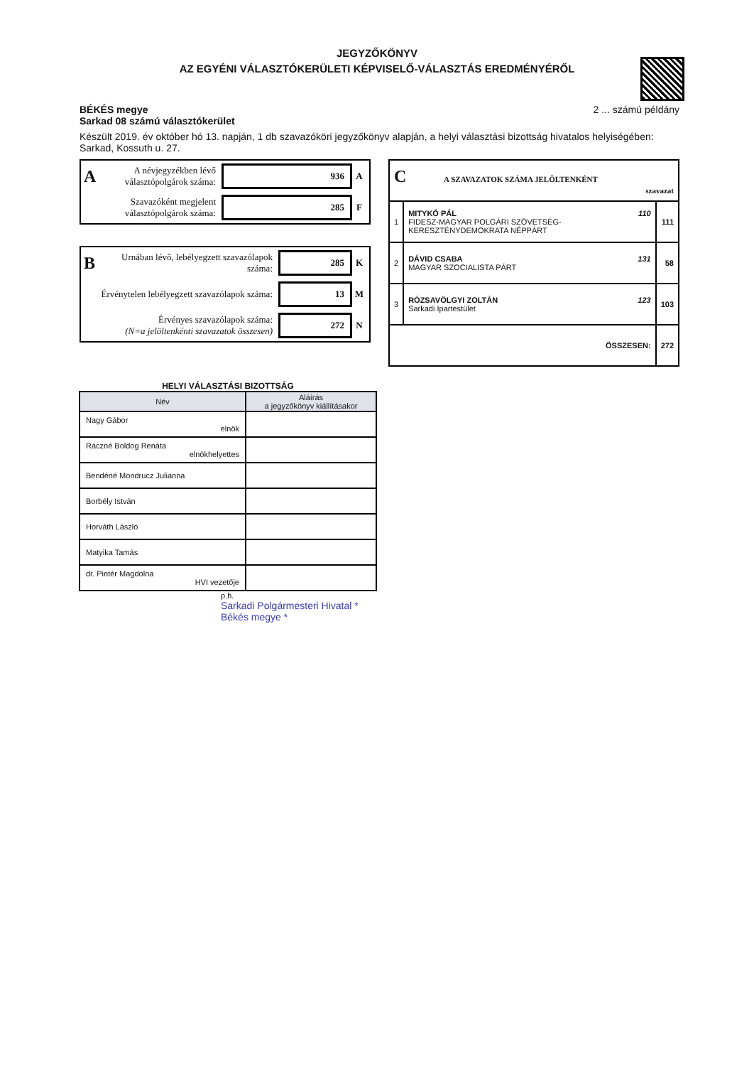JEGYZŐKÖNYV
AZ EGYÉNI VÁLASZTÓKERÜLETI KÉPVISELŐ-VÁLASZTÁS EREDMÉNYÉRŐL
2 ... számú példány BÉKÉS megye
Sarkad 08 számú választókerület
Készült 2019. év október hó 13. napján, 1 db szavazóköri jegyzőkönyv alapján, a helyi választási bizottság hivatalos helyiségében: Sarkad, Kossuth u. 27.
A A névjegyzékben lévő választópolgárok száma: 936 A
Szavazóként megjelent választópolgárok száma: 285 F
B Urnában lévő, lebélyegzett szavazólapok száma: 285 K
Érvénytelen lebélyegzett szavazólapok száma: 13 M
Érvényes szavazólapok száma:
(N=a jelöltenkénti szavazatok összesen) 272 N
| C A SZAVAZATOK SZÁMA JELÖLTENKÉNT szavazat | | |
| 1 | 110 MITYKÓ PÁL FIDESZ-MAGYAR POLGÁRI SZÖVETSÉG-KERESZTÉNYDEMOKRATA NÉPPÁRT | 111 |
| 2 | 131 DÁVID CSABA MAGYAR SZOCIALISTA PÁRT | 58 |
| 3 | 123 RÓZSAVÖLGYI ZOLTÁN Sarkadi Ipartestület | 103 |
| ÖSSZESEN: | | 272 |
HELYI VÁLASZTÁSI BIZOTTSÁG
| Név | Aláírás a jegyzőkönyv kiállításakor |
| --- | --- |
| Nagy Gábor elnök | |
| Ráczné Boldog Renáta elnökhelyettes | |
| Bendéné Mondrucz Julianna | |
| Borbély István | |
| Horváth László | |
| Matyika Tamás | |
| dr. Pintér Magdolna HVI vezetője | |
p.h.
Sarkadi Polgármesteri Hivatal * Békés megye *